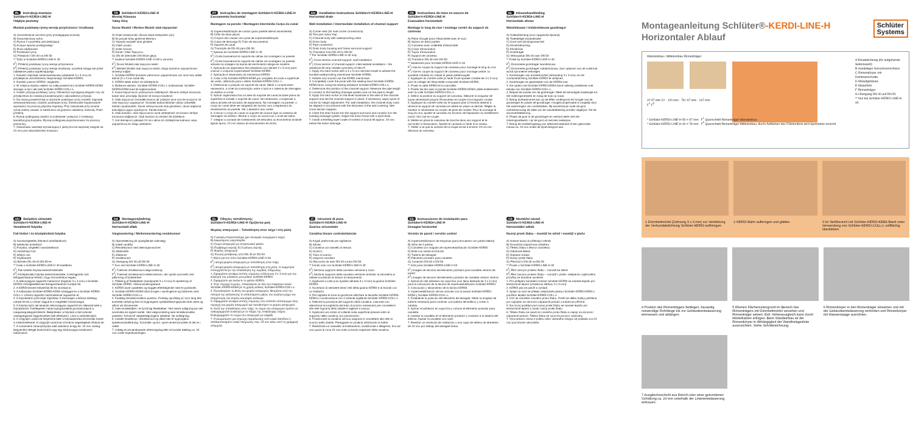PL Instrukcja montażu
Schlüter®-KERDI-LINE-H
Odpływ poziomy
Montaż podstawy rynny wersja przyściennа / środkowa
A) Uszczelnienie narożne (przy przylegającej ścianie)
B) Dwuczęściowy syfon
C) Rynna z manszetą uszczelniającą
D) Korpus wpustu podłogowego
E) Rura odpływowa
F) Podstawa rynny
G) Przejście z DN 40 na DN 50
** Tylko w Schlüter-KERDI-LINE-H 40
F<sup>1</sup>) Przekrój podstawy rynny wersja przyścienna
F<sup>2</sup>) Przekrój podstawy rynny wersja środkowa, symetrię osiąga się przez naklejenie paska wypełniającego
1. Nanieść zaprawę cienkowarstwową (uzębienie 3 x 3 mm) do przyklejenia uszczelnienia zespolonego Schlüter-KERDI.
2. Nanieść pasmo KERDI i wygładzić.
3. W miejsca styków nakleić na całej powierzchni Schlüter-KERDI-KEBA stosując w tym celu klej Schlüter-KERDI-COLL-L.
4. Ustalić pozycję podstawy rynny. Odmierzyć wymaganą długość rury do przyłączenia do instalacji kanalizacyjnej i odpowiednio przyciąć.
5. Na równą powierzchnię w obszarze podstawy rynny nanieść zaprawę cienkowarstwową i osadzić podstawę rynny. Ewentualne dopasowanie wysokości za pomocą placków zaprawy. Przy zabudowie przy ścianie rynnę należy ustawić w zależności od grubości okładziny ściennej. Patrz przekrój.
6. Rynnę podłogową osadzić w podstawie i połączyć z instalacją kanalizacyjną budynku. Rynnę podłogową wypoziomować za pomocą poziomicy.
7. Zabudować warstwę wyrównującą z jastrychu lub wiązanej zasypki ok. 24 mm pod odwodnieniem liniowym.
TR Schlüter®-KERDI-LINE-H
Montaj Kılavuzu
Yatay Akış
Duvar Modeli / Merkez Modeli oluk taşıyıcıları
A) Köşe izolasyonları (Duvar köşe birleşimleri için)
B) İki parçalı koku giderme elemanı
C) Yapışık manşetli oluk gövdesi
D) Gider yuvası
E) Gider borusu
F) Kanal / Oluk Taşıyıcısı
G) DN 40 üzerinden DN 50'ye geçiş
** Sadece Schlüter-KERDI-LINE-H-40'ın yanında
F<sup>1</sup>) Duvar Modeli oluk taşıyıcısı kesiti
F<sup>2</sup>) Merkez Modeli oluk taşıyıcısı kesiti, dolgu bandının yapıştırılması simetriyi sağlar.
1. Schlüter-KERDI kombine yalıtımının yapıştırılması için ince harç tatbik ediniz (3 x 3 mm tarak ile).
2. KERDI tatbik ediniz ve düzleştiriniz.
3. Birleşme alanları; Schlüter-KERDI-COLL-L kullanılarak, Schlüter-KERDI-KEBA bant ile kaplanmalıdır.
4. Kanal taşıyıcısının pozisyonunu belirleyiniz. Binanın tahliye borusuna kadar olan uzunluğu ölçünüz ve boruyu kısaltınız.
5. Oluk taşıyıcının önündeki kısmın alt yüzeyini ince sıva ile sıvayınız ve oluk taşıyıcıyı uygulayınız. Sıvadaki kabarcıklardan dolayı yükseklik farkları ayarlanabilir. Duvar versiyonunda oluk gövdesini, duvar kaplama kalınlığına uygun ayarlayınız. Kesite bakınız.
6. Oluk kanalını, oluk taşıyıcısının içine yerleştiriniz ve binanın tahliye borusuna bağlayınız. Oluk kanalını su terazisi ile düzeltiniz.
7. Hat drenajının yaklaşık 24 mm altına bir düzleştirme katmanı veya yapıştırılmış bir dolgu yerleştirin.
PT Instruções de montagem Schlüter®-KERDI-LINE-H
Escoamento horizontal
Montagem na parede / Montagem intermédia Corpo do canal
A) Impermeabilização de cantos (para parede lateral ascendente)
B) Cifão de duas peças
C) Corpos dos canais com junta de impermeabilização
D) Caixa de descarga E) Tubo de escoamento
F) Suporte de canal
G) Transição de DN 40 para DN 50
** Apenas em Schlüter-KERDI-LINE-H 40
F<sup>1</sup>) Corte transversal do suporte de calhas da montagem na parede
F<sup>2</sup>) Corte transversal do suporte de calhas da montagem na parede, através da colagem da banda de enchimento atinge-se simetria
1. Aplicação da argamassa fina (espátula com dentes 3 x 3 mm) para colocar o conjunto impermeável Schlüter-KERDI.
2. Aplicação e alisamento da membrana KERDI.
3. Colar a fita Schlüter-KERDI-KEBA por completo em toda a superfície de união, utilizando para o efeito Schlüter-KERDI-COLL-L.
4. Determinar a posição do suporte de canal. Medir o comprimento necessário, a nível da construção, entre o tubo e o sistema de drenagem do edifício e cortar.
5. Aplicar argamassa fina na área do suporte de canal da base plana da superfície e instalar o suporte de canal. Se necessário, compensar a altura através de bocados de argamassa. Na montagem na parede, o corpo do canal deve ser adaptado de acordo com a espessura do revestimento da parede. Ver o desenho dos cortes
6. Colocar o corpo do canal no suporte de canal e ligar ao sistema de drenagem do edifício. Alinhar o corpo do canal com o nível de bolha.
7. Integrar a camada de nivelamento de betonilha ou enchimento isolante ligado aprox. 24 mm abaixo do escoamento em linha.
EN Installation Instructions Schlüter®-KERDI-LINE-H
Horizontal drain
Wall installation / intermediate installation of channel support
A) Corner seal (for wall corner connections)
B) Two part odour trap
C) Channel body with waterproofing collar
D) Drain body
E) Pipe connection
F) Drain body housing and frame surround support
G) Transition from DN 40 to DN 50
** For Schlüter-KERDI-LINE-H 40 only
F<sup>1</sup>) Cross section channel support, wall installation
F<sup>2</sup>) Cross section of channel support, intermediate installation - the additional fill strip creates symmetry of Item F.
1. Apply thin bed mortar with a 3 x 3 mm notched trowel to adhere the bonded waterproofing membrane Schlüter-KERDI.
2. Adhere and smooth out the KERDI membrane.
3. Completely cover the joints with the sealing band Schlüter-KERDI-KEBA band, using the sealing adhesive Schlüter-KERDI-COLL-L.
4. Determine the position of the channel support. Measure the pipe length to connect to the building drainage system and cut the pipe to length
5. Apply thin bed mortar on the level substrate in the area of the channel support and set the channel support in place. If necessary, apply spots of mortar for height adjustment. For wall installation, the channel body must be aligned in accordance with the thickness of the wall covering. See cross section diagram.
6. Insert the drain frame into the support surround and connect it to the building drainage system. Adjust the drain frame with a spirit level.
7. Install a levelling layer made of screed or bound fill approx. 24 mm below the linear drainage.
FR Instructions de mise en oeuvre de
Schlüter®-KERDI-LINE-H
Evacuation horizontale
Montage le long du mur / montage centré du support de caniveau
A) Pièce d'angle (pour l'étanchéité avec le mur)
B) Siphon en deux parties
C) Caniveau avec collerette d'étanchéité
D) Corps d'évacuation
E) Tuyau d'évacuation
F) Support de caniveau
G) Transition DN 40 vers DN 50
** Seulement pour Schlüter-KERDI-LINE-H 40
F<sup>1</sup>) Vue en coupe du support de caniveau pour montage le long du mur
F<sup>2</sup>) Vue en coupe du support de caniveau pour montage centré, la symétrie s'obtient en collant la pièce prédécoupée
1. Appliquer du mortier-colle (à l'aide d'une spatule crantée de 3 x 3 mm) pour le collage de l'étanchéité composite Schlüter-KERDI.
2. Poser la natte KERDI et la maroufler.
3. Ponter les lés avec la bande Schlüter-KERDI-KEBA collée entièrement avec la colle Schlüter-KERDI-COLL-L.
4. Définir la position du support de caniveau. Mesurer la longueur de tuyau nécessaire jusqu'à l'évacuation et couper à la longueur voulue.
5. Appliquer du mortier-colle sur le support plan à l'endroit destiné à recevoir le support de caniveau et mettre en place ce dernier. Régler la hauteur si nécessaire au moyen de plots de mortier. Pour le montage le long du mur, ajuster le caniveau en fonction de l'épaisseur du revêtement mural. Voir vue en coupe.
6. Mettre en place le caniveau de douche dans son support et le raccorder à l'évacuation. Ajuster le caniveau à l'aide d'un niveau.
7. Veiller à ce que la surface de la chape arrive à environ 24 mm en-dessous du caniveau.
NL Inbouwhandleiding
Schlüter®-KERDI-LINE-H
Horizontale afvoer
Wandinbouw / middeninbouw gootdrager
A) Hoekafdichting (voor opgaande zijwand)
B) Tweedelige stankafsluiter
C) Goot met dichtingsmanchet
D) Afvoerbehuizing
E) Afvoerbuis
F) Gootdrager
G) Verloopstuk DN 40 naar DN 50
** Enkel bij Schlüter-KERDI-LINE-H 40
F<sup>1</sup>) Doorsnede gootdrager wandinbouw
F<sup>2</sup>) Doorsnede gootdrager middeninbouw, door oplijmen van de vulstrook wordt symmetrie verkregen
1. Aanbrengen van dunbedmortel (vertanding 3 x 3 mm) om de contactafdichting Schlüter-KERDI te verlijmen.
2. Aanbrengen en gladstrijken van de KERDI-mat.
3. De naden met Schlüter-KERDI-KEBA-band volledig overkleven met behulp van Schlüter-KERDI-COLL-L.
4. Bepaal de positie van de gootdrager. Meet de benodigde buislengte tot het rioleringsnetwerk en zaag de buis op maat.
5. Breng dunbedmortel aan op de effen ondergrond ter hoogte van de gootdrager en plaats de gootdrager. Hoogtecompensatie is mogelijk door het aanbrengen van morteldotten. Bij wandinbouw moet de goot overeenkomstig de dikte van de wandbekleding worden uitgelijnd. Zie de doorsnedetekening.
6. Plaats de goot in de gootdrager en verbind deze met het rioleringsnetwerk. Lijn de goot uit met een waterpas.
7. Breng de nivelleringslaag van dekvloermateriaal of een gebonden massa ca. 24 mm onder de lijnafvoergoot aan.
HU Beépítési útmutató
Schlüter®-KERDI-LINE-H
Vonalmenti folyóka
Fali kivitel / és középkivitelű folyóka
A) Sarokszigetelés (felmenő oldalfalakhoz)
B) kétrészes bűzelzáró
C) Folyóka, szigetelő mandzsettával
D) összefolyó-ház
E) lefolyó cső
F) folyókatartó
G) Bővítés DN 40-ről DN 50-re
** Csak a Schlüter-KERDI-LINE-H 40 esetében
F<sup>1</sup>) Fali kivitelű folyóka keresztmetszete
F<sup>2</sup>) Középkivitelű folyóka keresztmetszete. A hézagpótló csík felragasztásával érhető, hogy szimmetrikus legyen.
1. A vékonyágyas ragasztó-habarcsot (fogazás 3 x 3 mm) a Schlüter-KERDI vízszigetelőlemez felragasztásához hordjuk fel.
2. A KERDI lemezt helyezzük fel és simítsuk ki.
3. A toldásokat Schlüter-KERDI-KEBA szalaggal és a Schlüter-KERDI-COLL-L vízzáró ragasztó használatával ragasszuk át.
4. A folyókatartó pozícióját rögzítése. A távolságot a lefolyó kiállásig mérjük fel és a csövet vágjuk le a megfelelő hosszúságra.
5. A folyóka tartó alá kenjünk vékonyágyas ragasztót és ültessük bele a folyókatartót. Esetlegesen habarcspogácsákkal gondoskodjunk a magasság-kiegyenlítésről. Beépítéskor a folyókát a fali burkolat vastagságának függvényében kell elhelyezni. Lásd a metszetrajzot.
6. A vízgyűjtő csatornát helyezzük bele a folyókatartóba és kössük össze a vízelvezetéssel. A vízgyűjtő csatornát vízmérce segítségével állítsuk be.
7. A vonalmenti zuhanyfolyóka alatt alakítson ki egy kb. 24 mm vastag kiegyenlítő réteget esztrichből vagy egy kötőanyagot tartalmazó habarcsból.
DA Montagevejledning
Schlüter®-KERDI-LINE-H
Horisontalt afløb
Vægmontering / Mellemmontering rendekonsol
A) Hjørnetætning (til opadgående sidevæg)
B) todelt vandlås
C) Rendekonsol med tætningsmanchet
D) afløbsskål
E) afløbsrør
F) rendekonsol
G) Overgang DN 40 på DN 50
** Kun ved Schlüter-KERDI-LINE-H 40
F<sup>1</sup>) Tværsnit rendekonsol vægmontering
F<sup>2</sup>) Tværsnit rendekonsol mellemversion, der opnås symmetri ved pålimning af fyldestriber
1. Påføring af flisеklæber (tandspartel 3 x 3 mm) til opsætning af Schlüter-KERDI. Vådrumssikringsbane.
2. KERDI bane opsættes og trygges efterfølgende med et pudsbræt.
3. Schlüter-KERDI-KEBA bånd bruges i samlingerne og fuldlimes med Schlüter-KERDI-COLL-L.
4. Fastlæg rendekonsollens position. Foretag opmåling af, hvor lang den konkrete rørføring frem til bygningens spildeafledningspunkt skal være og afkort rør tilsvarende.
5. Isæt rendeskålen i et tyndt lag fliseklæber. Ved større udligning kan der anvendes en egnet mørtel. Ved vægmontering skal rendekonsollen justeres i forhold til vægbelægningens tykkelse. Se snittegning.
6. Indsæt rendekrop i rendekonsol og tilslut den til bygningens spildevandsafledning. Kontroller og evt. opret rende konsollen til det er i vatter.
7. Udlæg et cementbaseret afretningslag eller et bundet dæklag ca. 24 mm under linjeafvandingen.
EL Οδηγίες τοποθέτησης
Schlüter®-KERDI-LINE-H Οριζόντια ροή
Φορέας απαγωγού – Τοποθέτηση στον τοίχο / στη μέση
A) Γωνιακή στεγανοποίηση (για πλευρικό ανερχόμενο τοίχο)
B) Διαιρούμενη οσμοπαγίδα
C) Σώμα απαγωγού με στεγανωτικό φύλλο
D) Περίβλημα εκροής E) Σωλήνας εκροής
F) Φορέας απαγωγού
G) Ένωση μετάβασης από DN 40 σε DN 50
** Μόνο για τον τύπο Schlüter-KERDI-LINE-H 40
F<sup>1</sup>) ιατομή φορέα απαγωγού με τοποθέτηση στον τοίχο
F<sup>2</sup>) ιατομή φορέα απαγωγού με τοποθέτηση στη μέση. Η συμμετρία επιτυγχάνεται με την επικόλληση της λωρίδας πλήρωσης.
1. Εφαρμόστε κονίαμα λεπτής στρώσης (οδόντωση 3 x 3 mm) για την κόλληση του σύνθετου μονωτικού Schlüter-KERDI.
2. Εφαρμόστε και λειάνετε το φύλλο KERDI.
3. Στην περιοχή ένωσης, επικολλήστε σε όλη την επιφάνεια ταινία Schlüter-KERDI-KEBA με τη χρήση κόλλας Schlüter-KERDI-COLL-L.
4. Προσδιορίστε τη θέση του φορέα απαγωγού. Μετρήστε από την πλευρά της κατασκευής το απαιτούμενο μήκος του σωλήνα μέχρι την αποχέτευση του κτιρίου και κόψτε ανάλογα.
5. Εφαρμόστε κονίαμα λεπτής στρώσης στο επίπεδο υπόστρωμα στην περιοχή του φορέα απαγωγού και τοποθετήστε το φορέα απαγωγού.
6. Κατά την τοποθέτηση στον τοίχο, το σώμα του απαγωγού πρέπει να ευθυγραμμιστεί ανάλογα με το πάχος της επικάλυψης τοίχου. Ευθυγραμμίστε το σώμα του απαγωγού με αλφάδι.
7. Ενσωματώστε μια στρώση εξομάλυνσης από υλικό δαπέδου ή σταθεροποιημένο υλικό πλήρωσης περ. 24 mm κάτω από τη γραμμική απορροή.
IT Istruzioni di posa
Schlüter®-KERDI-LINE-H
Scarico orizzontale
Canalina lineare centrale/laterale
A) Angoli preformati per sigillature
B) Sifone
C) Canalina con tassello di tenuta
D) Scarico
E) Tubo di scarico
F) supporto canalina
G) Raccordo da tubo DN 40 a tubo DN 50
** fornito solo con Schlüter-KERDI-LINE-H 40
F<sup>1</sup>) Sezione supporto della canalina versione a muro
F<sup>2</sup>) Sezione supporto della canalina versione centrale, la simmetria si ottiene incollando le strisce di riempimento
1. Applicare a colla (con spatola dentata 3 x 3 mm) la guaina Schlüter-KERDI.
2. Accertarsi di stendere bene i teli della guaina KERDI e di lisciarli con un frattazzo.
3. Per sigillare le zone di giunzione utilizzare la fascetta Schlüter-KERDI-KEBA in combinazione con il collante sigillante Schlüter-KERDI-COLL-L.
4. Definire la posizione del supporto della canalina, misurare con attenzione la lunghezza del tubo di scarico necessario per connettersi alla rete fognaria dello stabile e tagliare a misura.
5. Applicare uno strato di collante sulla superficie planare sotto al supporto della canalina, poi posizionarlo.
6. Posizionare la canalina nel suo supporto e connettere alla rete di scarico dello stabile. Pareggiare la canalina utilizzando la livella.
7. Realizzare un massetto di livellamento, tradizionale o allegerito, fino ad una quota di circa 24 mm sotto al bordo superiore della canalina.
ES Instrucciones de instalación para
Schlüter®-KERDI-LINE-H
Desagüe horizontal
Versión de pared / versión central
A) Impermeabilización de esquinas (para encuentro con pared lateral)
B) Sifón de 2 piezas
C) Canaleta con maguito de impermeabilización Schlüter-KERDI
D) Bote con salida horizontal
E) Tubería de desagüe
F) Elemento portador para canaleta
G) Conexión DN 40 a DN 50
** Sólo para Schlüter-KERDI-LINE-H 40
F<sup>1</sup>) Imagen de sección del elemento portador para canaleta versión de pared
F<sup>2</sup>) Imagen de sección del elemento portador de canaleta versión central.
1. Aplicación del adhesivo en capa fina (con llana dentada de 3 x 3 mm) para la colocación de la lámina de impermeabilización Schlüter-KERDI.
2. Colocación y alisamiento de la lámina KERDI.
3. Impermeabilización de las uniones con la banda Schlüter-KERDI-KEBA y Schlüter-KERDI-COLL-L.
4. Establecer la posición del elemento de desagüe. Medir la longitud de tubería necesaria para conectar a la tubería del edificio y cortar a medida.
5. Aplicar el adhesivo en capa fina y colocar el elemento portador para canaleta.
6. Insertar la canaleta en el elemento portador y conectar a la tubería del edificio. Ajustar la canaleta con nivel.
7. Realizar un recrecido de nivelación o una capa de relleno de alrededor de 24 mm por debajo del desagüe lineal.
CS Montážní návod
Schlüter®-KERDI-LINE-H
Horizontální odtok
Nosný prvek žlabu – montáž ke stěně / montáž v ploše
A) Izolace koutu (k přiléhající stěně)
B) Dvoudílná zápachová uzávěrka
C) Těleso žlabu s těsnicí manžetou
D) Odtokové těleso
E) Odpadní trubka
F) Nosný prvek žlabu
G) Přechod z DN 40 na DN 50
** Pouze u Schlüter-KERDI-LINE-H 40
F<sup>1</sup>) Řez nosným prvkem žlabu – montáž ke stěně
F<sup>2</sup>) Řez nosným prvkem žlabu – montáž v ploše, nalepením výplňového proužku se dosáhne symetrie
1. Pro přilepení kontaktní izolace Schlüter-KERDI se nanese lepidlo pro tenkovrstvé lepení (ozubenou stěrkou 3 x 3 mm).
2. KERDI pás se položí a vyhladí.
3. Spoje na sraz se přelepí celoplošně páskou Schlüter-KERDI-KEBA s použitím lepidla Schlüter-KERDI-COLL-L.
4. Určí se umístění nosného prvku žlabu. Změří se délka trubky potřebná pro napojení na domovní odpadové potrubí a trubka se přiřízne.
5. Na rovný podklad pod nosný prvek žlabu se nanese lepidlo pro tenkovrstvé lepení a osadí nosný prvek žlabu.
6. Těleso žlabu se osadí do nosného prvku žlabu a napojí na domovní odpadové potrubí. Těleso žlabu se vyrovná pomocí vodováhy.
7. Vyrovnávací vrstva z potěru nebo vázaného zásypu se pokládá cca 24 mm pod liniové odvodnění.
Montageanleitung Schlüter®-KERDI-LINE-H
Horizontaler Ablauf
Schlüter
Systems
Wandeinbau / Mitteleinbau Rinnenträger
22 57 mm 22 · 120 mm · 78 / 97 mm · 137 mm
F<sup>1</sup> F<sup>2</sup>
* Schlüter-KERDI-LINE-H 50 = 97 mm F<sup>1</sup> Querschnitt Rinnenträger Wandeinbau
* Schlüter-KERDI-LINE-H 40 = 78 mm F<sup>2</sup> Querschnitt Rinnenträger Mitteleinbau, durch Aufkleben des Füllstreifens wird Symmetrie erreicht
A Eckabdichtung (für aufgehende Seitenwand)
B zweiteiliger Geruchsverschluss
C Rinnenkörper mit Dichtmanschette
D Ablaufgehäuse
E Ablaufrohr
F Rinnenträger
G Übergang DN 40 auf DN 50
** Nur bei Schlüter-KERDI-LINE-H 40
1 Dünnbettmörtel (Zahnung 3 x 3 mm) zur Verklebung der Verbundabdichtung Schlüter-KERDI aufbringen.
2 KERDI Bahn aufbringen und glätten.
3 Im Stoßbereich mit Schlüter-KERDI-KEBA Band unter Verwendung von Schlüter-KERDI-COLL-L vollflächig überkleben.
4 Position des Rinnenträgers festlegen, bauseitig notwendige Rohrlänge bis zur Gebäudeentwässerung einmessen und ablängen.
5 Ebenen Flächenuntergrund im Bereich des Rinnenträgers mit Dünnbettmörtel versehen und Rinnenträger setzen. Evtl. Höhenausgleich kann durch Mörtelbatzen erfolgen. Beim Wandeinbau ist der Rinnenkörper in Abhängigkeit der Wandbelagsdicke auszurichten. Siehe Schnittzeichnung.
6 Rinnenkörper in den Rinnenträger einsetzen und mit der Gebäudeentwässerung verbinden und Rinnenkörper mit Wasserwaage ausrichten.
7 Ausgleichsschicht aus Estrich oder einer gebundenen Schüttung ca. 24 mm unterhalb der Linienentwässerung einbauen.